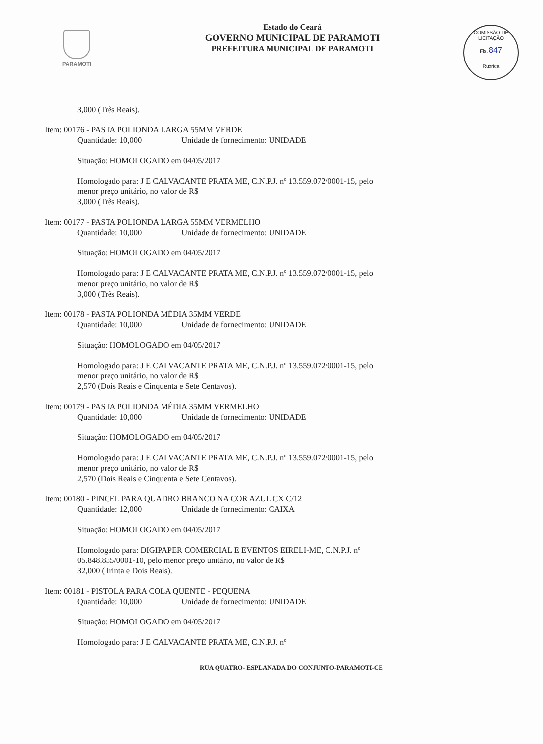PARAMOTI
Estado do Ceará
GOVERNO MUNICIPAL DE PARAMOTI
PREFEITURA MUNICIPAL DE PARAMOTI
COMISSÃO DE LICITAÇÃO
Fls. 847
Rubrica
3,000 (Três Reais).
Item: 00176 - PASTA POLIONDA LARGA 55MM VERDE
Quantidade: 10,000 Unidade de fornecimento: UNIDADE
Situação: HOMOLOGADO em 04/05/2017
Homologado para: J E CALVACANTE PRATA ME, C.N.P.J. nº 13.559.072/0001-15, pelo menor preço unitário, no valor de R$
3,000 (Três Reais).
Item: 00177 - PASTA POLIONDA LARGA 55MM VERMELHO
Quantidade: 10,000 Unidade de fornecimento: UNIDADE
Situação: HOMOLOGADO em 04/05/2017
Homologado para: J E CALVACANTE PRATA ME, C.N.P.J. nº 13.559.072/0001-15, pelo menor preço unitário, no valor de R$
3,000 (Três Reais).
Item: 00178 - PASTA POLIONDA MÉDIA 35MM VERDE
Quantidade: 10,000 Unidade de fornecimento: UNIDADE
Situação: HOMOLOGADO em 04/05/2017
Homologado para: J E CALVACANTE PRATA ME, C.N.P.J. nº 13.559.072/0001-15, pelo menor preço unitário, no valor de R$
2,570 (Dois Reais e Cinquenta e Sete Centavos).
Item: 00179 - PASTA POLIONDA MÉDIA 35MM VERMELHO
Quantidade: 10,000 Unidade de fornecimento: UNIDADE
Situação: HOMOLOGADO em 04/05/2017
Homologado para: J E CALVACANTE PRATA ME, C.N.P.J. nº 13.559.072/0001-15, pelo menor preço unitário, no valor de R$
2,570 (Dois Reais e Cinquenta e Sete Centavos).
Item: 00180 - PINCEL PARA QUADRO BRANCO NA COR AZUL CX C/12
Quantidade: 12,000 Unidade de fornecimento: CAIXA
Situação: HOMOLOGADO em 04/05/2017
Homologado para: DIGIPAPER COMERCIAL E EVENTOS EIRELI-ME, C.N.P.J. nº 05.848.835/0001-10, pelo menor preço unitário, no valor de R$
32,000 (Trinta e Dois Reais).
Item: 00181 - PISTOLA PARA COLA QUENTE - PEQUENA
Quantidade: 10,000 Unidade de fornecimento: UNIDADE
Situação: HOMOLOGADO em 04/05/2017
Homologado para: J E CALVACANTE PRATA ME, C.N.P.J. nº
RUA QUATRO- ESPLANADA DO CONJUNTO-PARAMOTI-CE